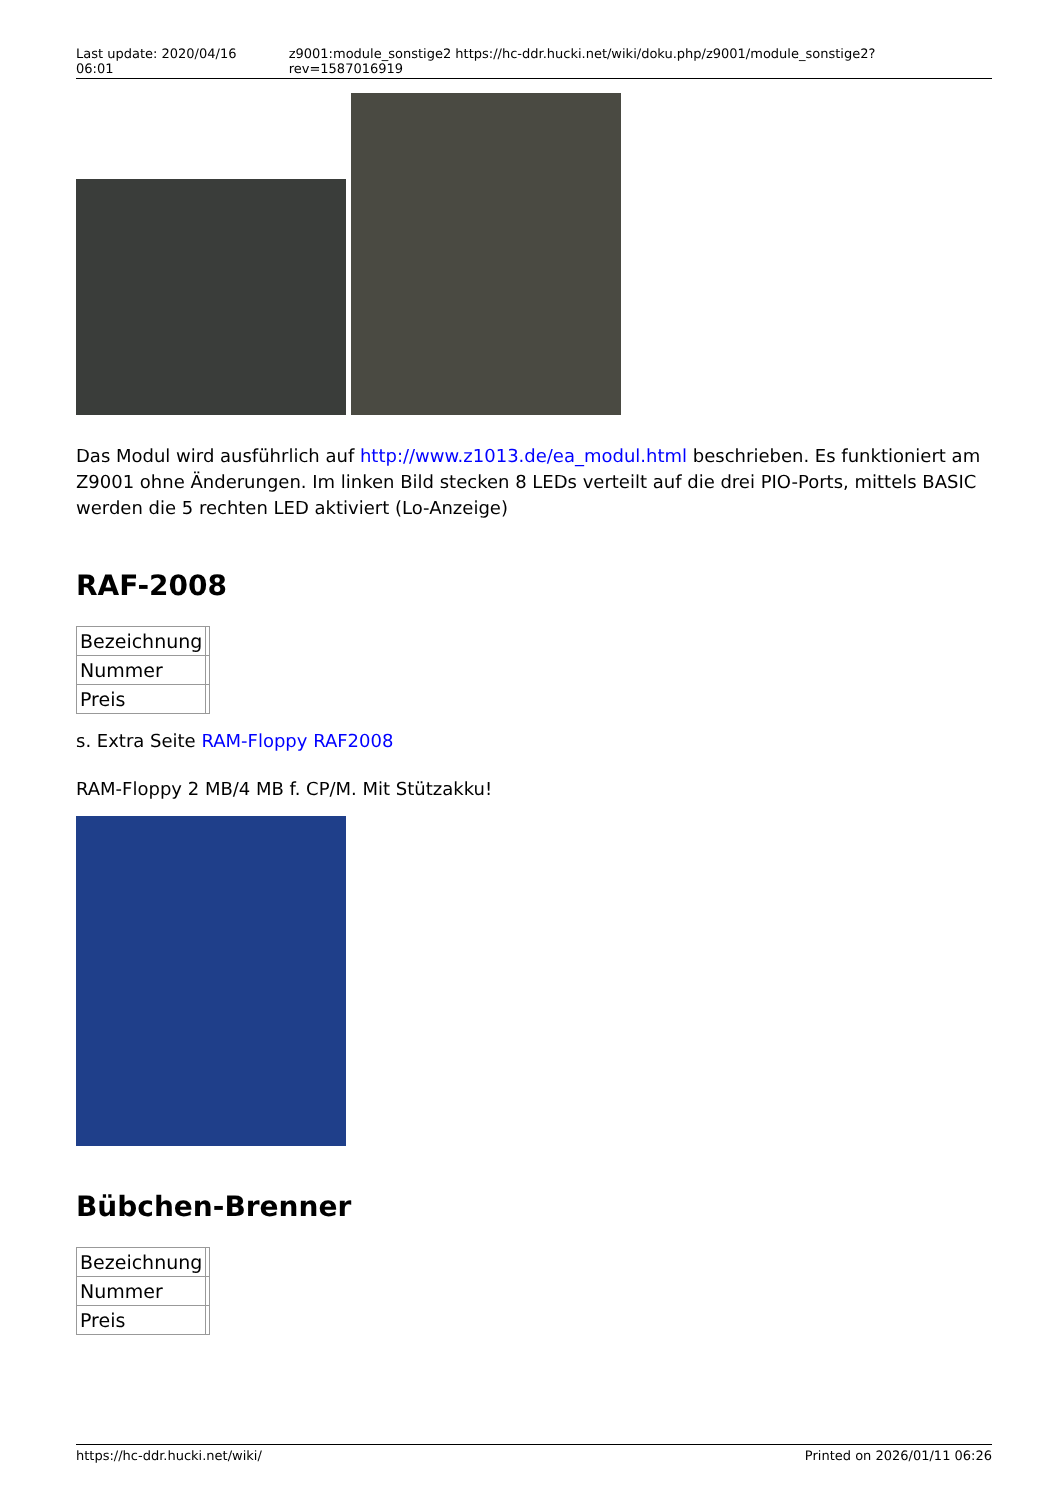Last update: 2020/04/16 06:01 z9001:module_sonstige2 https://hc-ddr.hucki.net/wiki/doku.php/z9001/module_sonstige2?rev=1587016919
Das Modul wird ausführlich auf http://www.z1013.de/ea_modul.html beschrieben. Es funktioniert am Z9001 ohne Änderungen. Im linken Bild stecken 8 LEDs verteilt auf die drei PIO-Ports, mittels BASIC werden die 5 rechten LED aktiviert (Lo-Anzeige)
RAF-2008
| Bezeichnung | |
| Nummer | |
| Preis | |
s. Extra Seite RAM-Floppy RAF2008
RAM-Floppy 2 MB/4 MB f. CP/M. Mit Stützakku!
Bübchen-Brenner
| Bezeichnung | |
| Nummer | |
| Preis | |
https://hc-ddr.hucki.net/wiki/ Printed on 2026/01/11 06:26